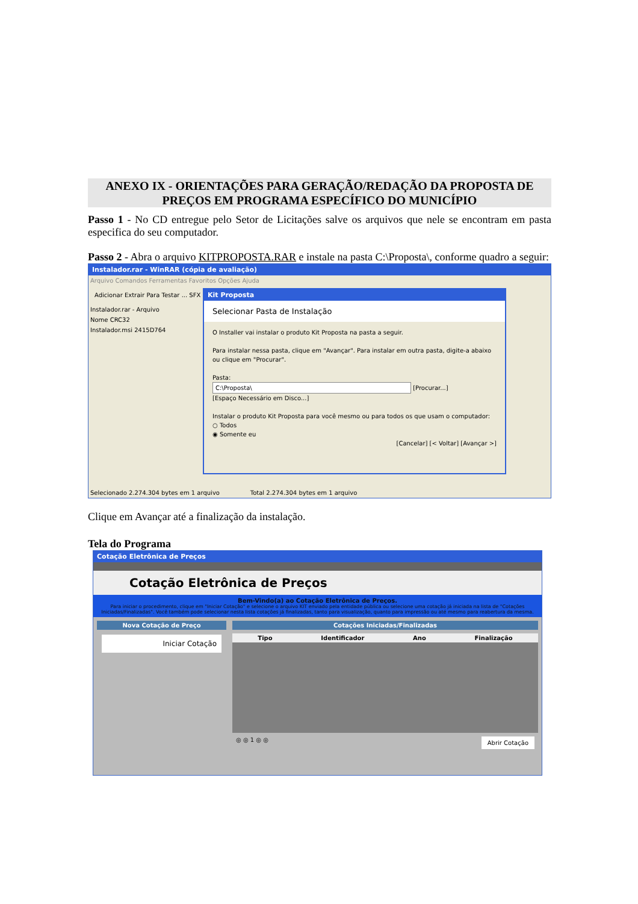ANEXO IX - ORIENTAÇÕES PARA GERAÇÃO/REDAÇÃO DA PROPOSTA DE PREÇOS EM PROGRAMA ESPECÍFICO DO MUNICÍPIO
Passo 1 - No CD entregue pelo Setor de Licitações salve os arquivos que nele se encontram em pasta especifica do seu computador.
Passo 2 - Abra o arquivo KITPROPOSTA.RAR e instale na pasta C:\Proposta\, conforme quadro a seguir:
Instalador.rar - WinRAR (cópia de avaliação)
Arquivo Comandos Ferramentas Favoritos Opções Ajuda
Adicionar Extrair Para Testar ... SFX
Instalador.rar - Arquivo
Nome CRC32
Instalador.msi 2415D764
Kit Proposta
Selecionar Pasta de Instalação
O Installer vai instalar o produto Kit Proposta na pasta a seguir.
Para instalar nessa pasta, clique em "Avançar". Para instalar em outra pasta, digite-a abaixo ou clique em "Procurar".
Pasta:
C:\Proposta\ [Procurar...]
[Espaço Necessário em Disco...]
Instalar o produto Kit Proposta para você mesmo ou para todos os que usam o computador:
○ Todos
◉ Somente eu
[Cancelar] [< Voltar] [Avançar >]
Selecionado 2.274.304 bytes em 1 arquivo Total 2.274.304 bytes em 1 arquivo
Clique em Avançar até a finalização da instalação.
Tela do Programa
Cotação Eletrônica de Preços
Cotação Eletrônica de Preços
Bem-Vindo(a) ao Cotação Eletrônica de Preços.
Para iniciar o procedimento, clique em "Iniciar Cotação" e selecione o arquivo KIT enviado pela entidade pública ou selecione uma cotação já iniciada na lista de "Cotações Iniciadas/Finalizadas". Você também pode selecionar nesta lista cotações já finalizadas, tanto para visualização, quanto para impressão ou até mesmo para reabertura da mesma.
Nova Cotação de Preço
Iniciar Cotação
Cotações Iniciadas/Finalizadas
Tipo Identificador Ano Finalização
◎ ◎ 1 ◎ ◎ Abrir Cotação